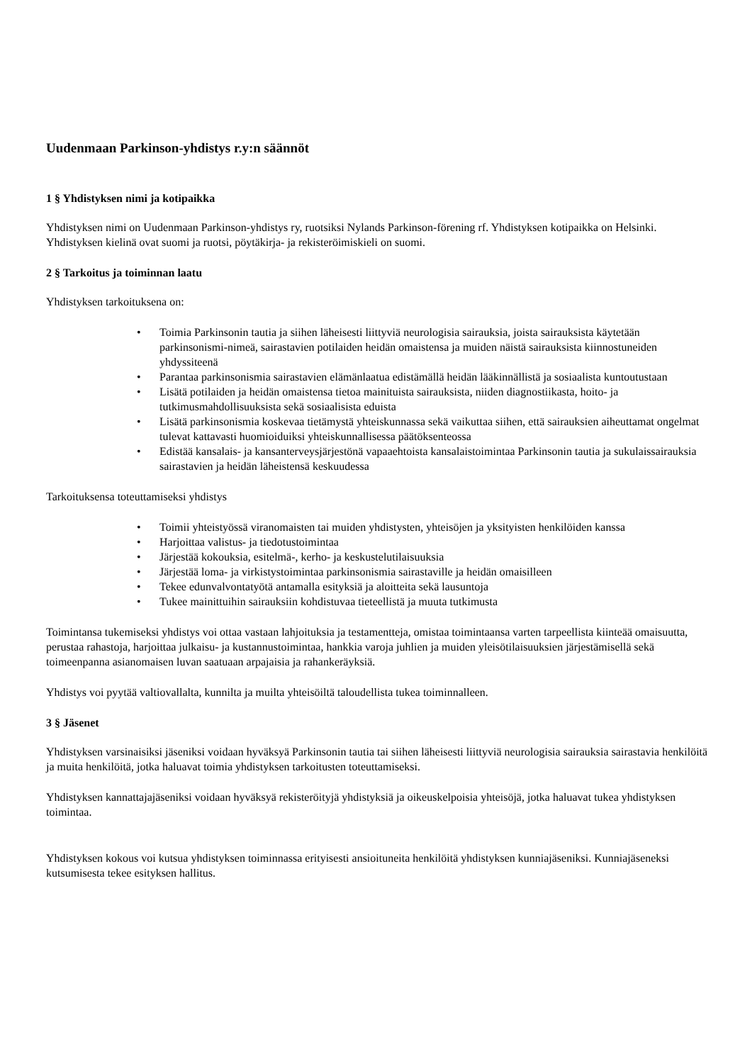Uudenmaan Parkinson-yhdistys r.y:n säännöt
1 § Yhdistyksen nimi ja kotipaikka
Yhdistyksen nimi on Uudenmaan Parkinson-yhdistys ry, ruotsiksi Nylands Parkinson-förening rf. Yhdistyksen kotipaikka on Helsinki. Yhdistyksen kielinä ovat suomi ja ruotsi, pöytäkirja- ja rekisteröimiskieli on suomi.
2 § Tarkoitus ja toiminnan laatu
Yhdistyksen tarkoituksena on:
• Toimia Parkinsonin tautia ja siihen läheisesti liittyviä neurologisia sairauksia, joista sairauksista käytetään parkinsonismi-nimeä, sairastavien potilaiden heidän omaistensa ja muiden näistä sairauksista kiinnostuneiden yhdyssiteenä
• Parantaa parkinsonismia sairastavien elämänlaatua edistämällä heidän lääkinnällistä ja sosiaalista kuntoutustaan
• Lisätä potilaiden ja heidän omaistensa tietoa mainituista sairauksista, niiden diagnostiikasta, hoito- ja tutkimusmahdollisuuksista sekä sosiaalisista eduista
• Lisätä parkinsonismia koskevaa tietämystä yhteiskunnassa sekä vaikuttaa siihen, että sairauksien aiheuttamat ongelmat tulevat kattavasti huomioiduiksi yhteiskunnallisessa päätöksenteossa
• Edistää kansalais- ja kansanterveysjärjestönä vapaaehtoista kansalaistoimintaa Parkinsonin tautia ja sukulaissairauksia sairastavien ja heidän läheistensä keskuudessa
Tarkoituksensa toteuttamiseksi yhdistys
• Toimii yhteistyössä viranomaisten tai muiden yhdistysten, yhteisöjen ja yksityisten henkilöiden kanssa
• Harjoittaa valistus- ja tiedotustoimintaa
• Järjestää kokouksia, esitelmä-, kerho- ja keskustelutilaisuuksia
• Järjestää loma- ja virkistystoimintaa parkinsonismia sairastaville ja heidän omaisilleen
• Tekee edunvalvontatyötä antamalla esityksiä ja aloitteita sekä lausuntoja
• Tukee mainittuihin sairauksiin kohdistuvaa tieteellistä ja muuta tutkimusta
Toimintansa tukemiseksi yhdistys voi ottaa vastaan lahjoituksia ja testamentteja, omistaa toimintaansa varten tarpeellista kiinteää omaisuutta, perustaa rahastoja, harjoittaa julkaisu- ja kustannustoimintaa, hankkia varoja juhlien ja muiden yleisötilaisuuksien järjestämisellä sekä toimeenpanna asianomaisen luvan saatuaan arpajaisia ja rahankeräyksiä.
Yhdistys voi pyytää valtiovallalta, kunnilta ja muilta yhteisöiltä taloudellista tukea toiminnalleen.
3 § Jäsenet
Yhdistyksen varsinaisiksi jäseniksi voidaan hyväksyä Parkinsonin tautia tai siihen läheisesti liittyviä neurologisia sairauksia sairastavia henkilöitä ja muita henkilöitä, jotka haluavat toimia yhdistyksen tarkoitusten toteuttamiseksi.
Yhdistyksen kannattajajäseniksi voidaan hyväksyä rekisteröityjä yhdistyksiä ja oikeuskelpoisia yhteisöjä, jotka haluavat tukea yhdistyksen toimintaa.
Yhdistyksen kokous voi kutsua yhdistyksen toiminnassa erityisesti ansioituneita henkilöitä yhdistyksen kunniajäseniksi. Kunniajäseneksi kutsumisesta tekee esityksen hallitus.